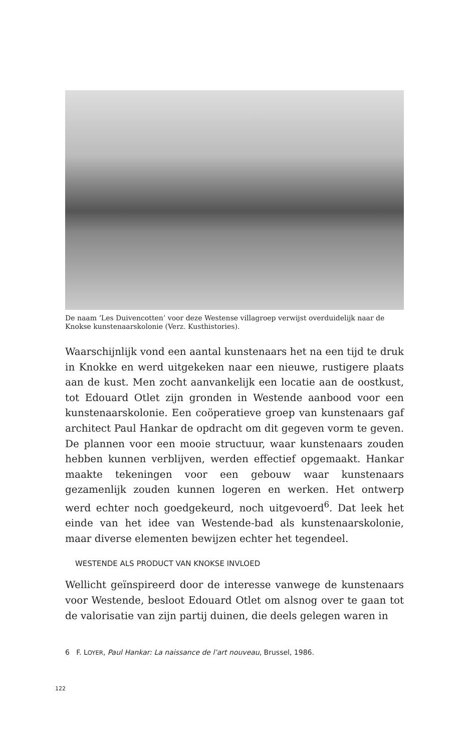De naam ‘Les Duivencotten’ voor deze Westense villagroep verwijst overduidelijk naar de Knokse kunstenaarskolonie (Verz. Kusthistories).
Waarschijnlijk vond een aantal kunstenaars het na een tijd te druk in Knokke en werd uitgekeken naar een nieuwe, rustigere plaats aan de kust. Men zocht aanvankelijk een locatie aan de oostkust, tot Edouard Otlet zijn gronden in Westende aanbood voor een kunstenaarskolonie. Een coöperatieve groep van kunstenaars gaf architect Paul Hankar de opdracht om dit gegeven vorm te geven. De plannen voor een mooie structuur, waar kunstenaars zouden hebben kunnen verblijven, werden effectief opgemaakt. Hankar maakte tekeningen voor een gebouw waar kunstenaars gezamenlijk zouden kunnen logeren en werken. Het ontwerp werd echter noch goedgekeurd, noch uitgevoerd<sup>6</sup>. Dat leek het einde van het idee van Westende-bad als kunstenaarskolonie, maar diverse elementen bewijzen echter het tegendeel.
WESTENDE ALS PRODUCT VAN KNOKSE INVLOED
Wellicht geïnspireerd door de interesse vanwege de kunstenaars voor Westende, besloot Edouard Otlet om alsnog over te gaan tot de valorisatie van zijn partij duinen, die deels gelegen waren in
6 F. LOYER, Paul Hankar: La naissance de l’art nouveau, Brussel, 1986.
122